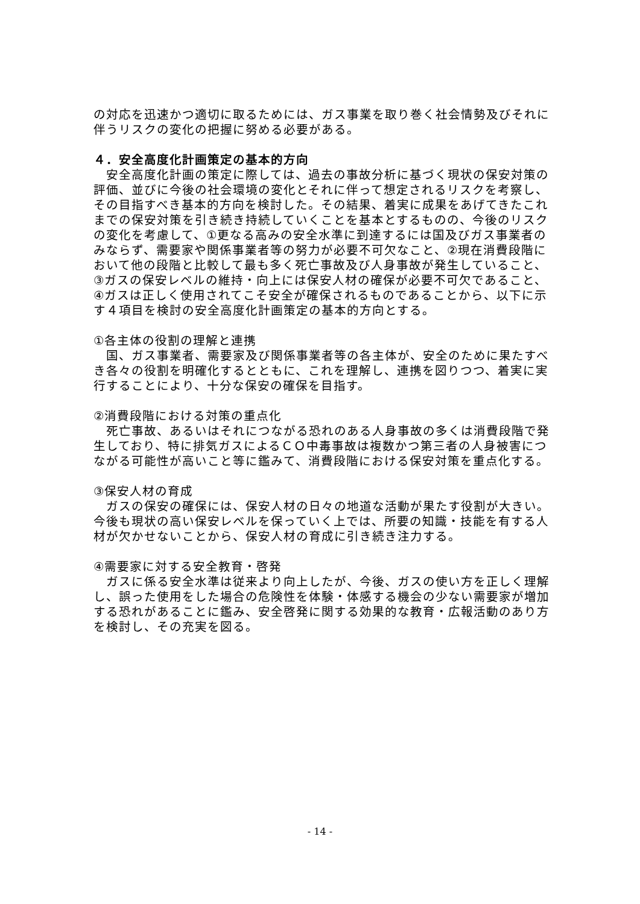の対応を迅速かつ適切に取るためには、ガス事業を取り巻く社会情勢及びそれに伴うリスクの変化の把握に努める必要がある。
４．安全高度化計画策定の基本的方向
　安全高度化計画の策定に際しては、過去の事故分析に基づく現状の保安対策の評価、並びに今後の社会環境の変化とそれに伴って想定されるリスクを考察し、その目指すべき基本的方向を検討した。その結果、着実に成果をあげてきたこれまでの保安対策を引き続き持続していくことを基本とするものの、今後のリスクの変化を考慮して、①更なる高みの安全水準に到達するには国及びガス事業者のみならず、需要家や関係事業者等の努力が必要不可欠なこと、②現在消費段階において他の段階と比較して最も多く死亡事故及び人身事故が発生していること、③ガスの保安レベルの維持・向上には保安人材の確保が必要不可欠であること、④ガスは正しく使用されてこそ安全が確保されるものであることから、以下に示す４項目を検討の安全高度化計画策定の基本的方向とする。
①各主体の役割の理解と連携
　国、ガス事業者、需要家及び関係事業者等の各主体が、安全のために果たすべき各々の役割を明確化するとともに、これを理解し、連携を図りつつ、着実に実行することにより、十分な保安の確保を目指す。
②消費段階における対策の重点化
　死亡事故、あるいはそれにつながる恐れのある人身事故の多くは消費段階で発生しており、特に排気ガスによるＣＯ中毒事故は複数かつ第三者の人身被害につながる可能性が高いこと等に鑑みて、消費段階における保安対策を重点化する。
③保安人材の育成
　ガスの保安の確保には、保安人材の日々の地道な活動が果たす役割が大きい。今後も現状の高い保安レベルを保っていく上では、所要の知識・技能を有する人材が欠かせないことから、保安人材の育成に引き続き注力する。
④需要家に対する安全教育・啓発
　ガスに係る安全水準は従来より向上したが、今後、ガスの使い方を正しく理解し、誤った使用をした場合の危険性を体験・体感する機会の少ない需要家が増加する恐れがあることに鑑み、安全啓発に関する効果的な教育・広報活動のあり方を検討し、その充実を図る。
- 14 -